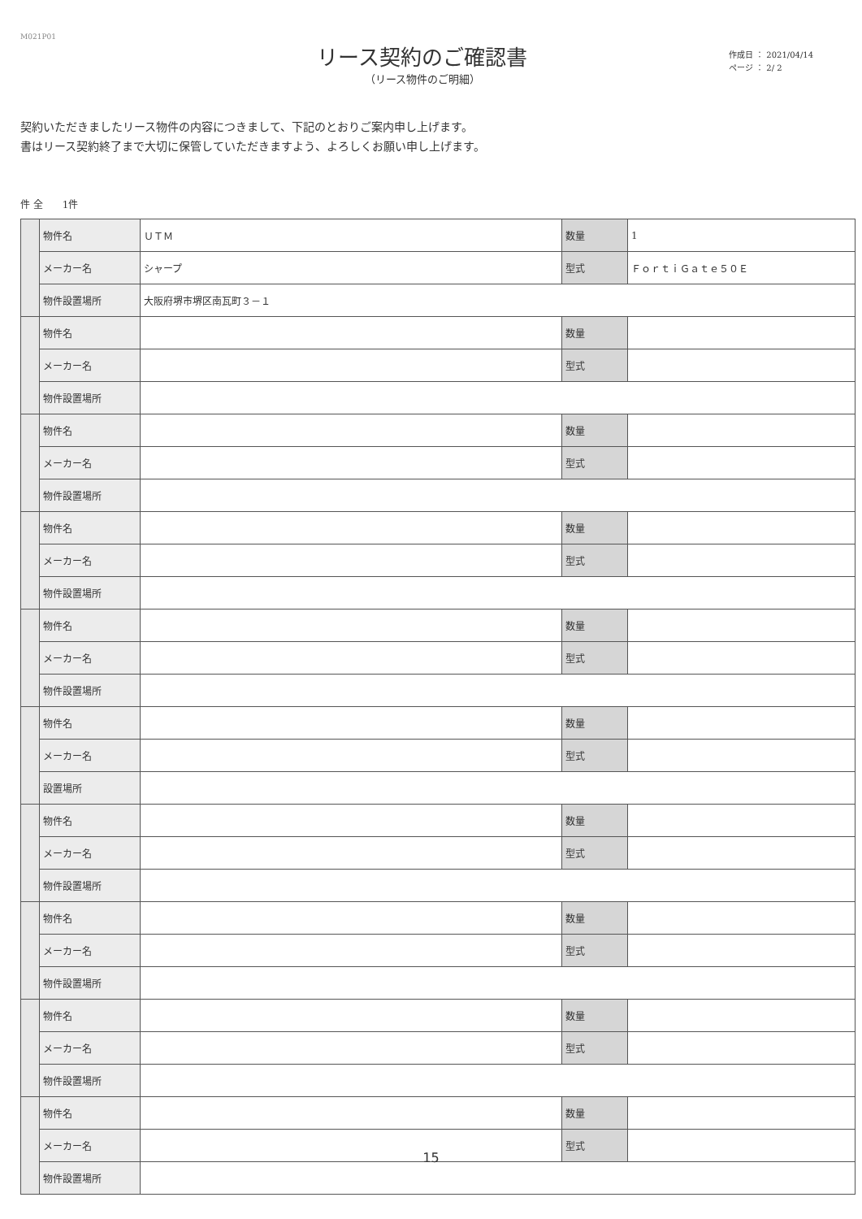M021P01
リース契約のご確認書
（リース物件のご明細）
作成日 ： 2021/04/14
ページ ： 2/ 2
契約いただきましたリース物件の内容につきまして、下記のとおりご案内申し上げます。
書はリース契約終了まで大切に保管していただきますよう、よろしくお願い申し上げます。
件 全　　1件
| | 物件名 | ＵＴＭ | 数量 | 1 |
| | メーカー名 | シャープ | 型式 | ＦｏｒｔｉＧａｔｅ５０Ｅ |
| | 物件設置場所 | 大阪府堺市堺区南瓦町３－１ | | |
| | 物件名 | | 数量 | |
| | メーカー名 | | 型式 | |
| | 物件設置場所 | | | |
| | 物件名 | | 数量 | |
| | メーカー名 | | 型式 | |
| | 物件設置場所 | | | |
| | 物件名 | | 数量 | |
| | メーカー名 | | 型式 | |
| | 物件設置場所 | | | |
| | 物件名 | | 数量 | |
| | メーカー名 | | 型式 | |
| | 物件設置場所 | | | |
| | 物件名 | | 数量 | |
| | メーカー名 | | 型式 | |
| | 設置場所 | | | |
| | 物件名 | | 数量 | |
| | メーカー名 | | 型式 | |
| | 物件設置場所 | | | |
| | 物件名 | | 数量 | |
| | メーカー名 | | 型式 | |
| | 物件設置場所 | | | |
| | 物件名 | | 数量 | |
| | メーカー名 | | 型式 | |
| | 物件設置場所 | | | |
| | 物件名 | | 数量 | |
| | メーカー名 | | 型式 | |
| | 物件設置場所 | | | |
15